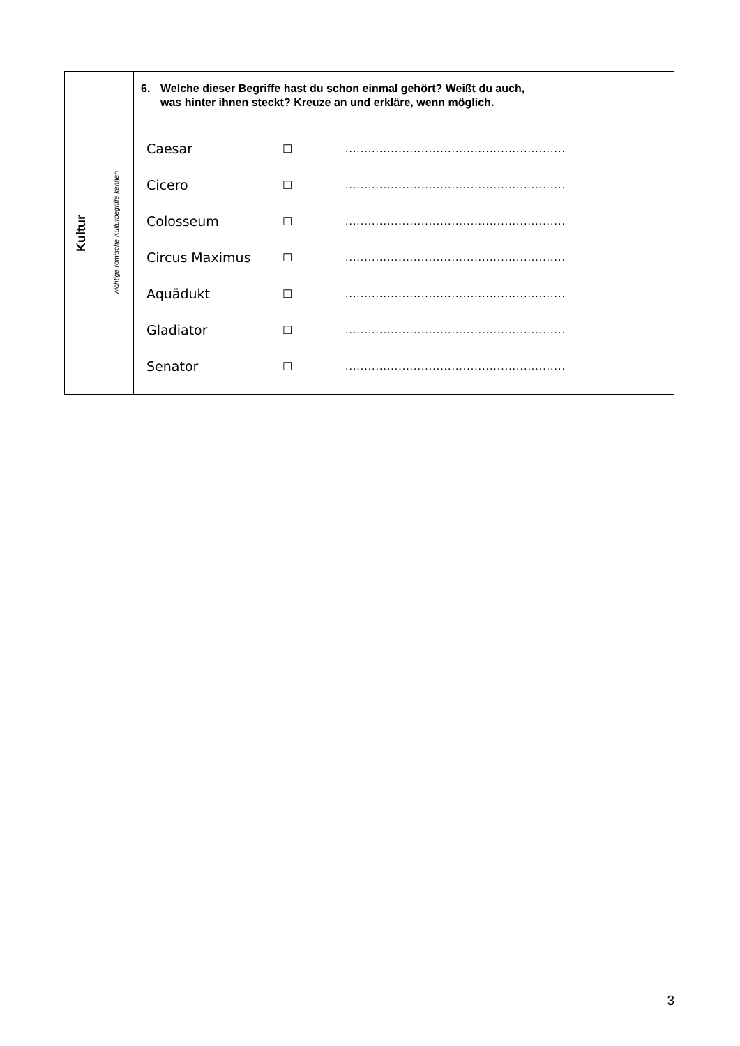| Kultur | wichtige römische Kulturbegriffe kennen | 6. Welche dieser Begriffe hast du schon einmal gehört? Weißt du auch, was hinter ihnen steckt? Kreuze an und erkläre, wenn möglich. Caesar ☐ .......................................................... Cicero ☐ .......................................................... Colosseum ☐ .......................................................... Circus Maximus ☐ .......................................................... Aquädukt ☐ .......................................................... Gladiator ☐ .......................................................... Senator ☐ .......................................................... | |
3